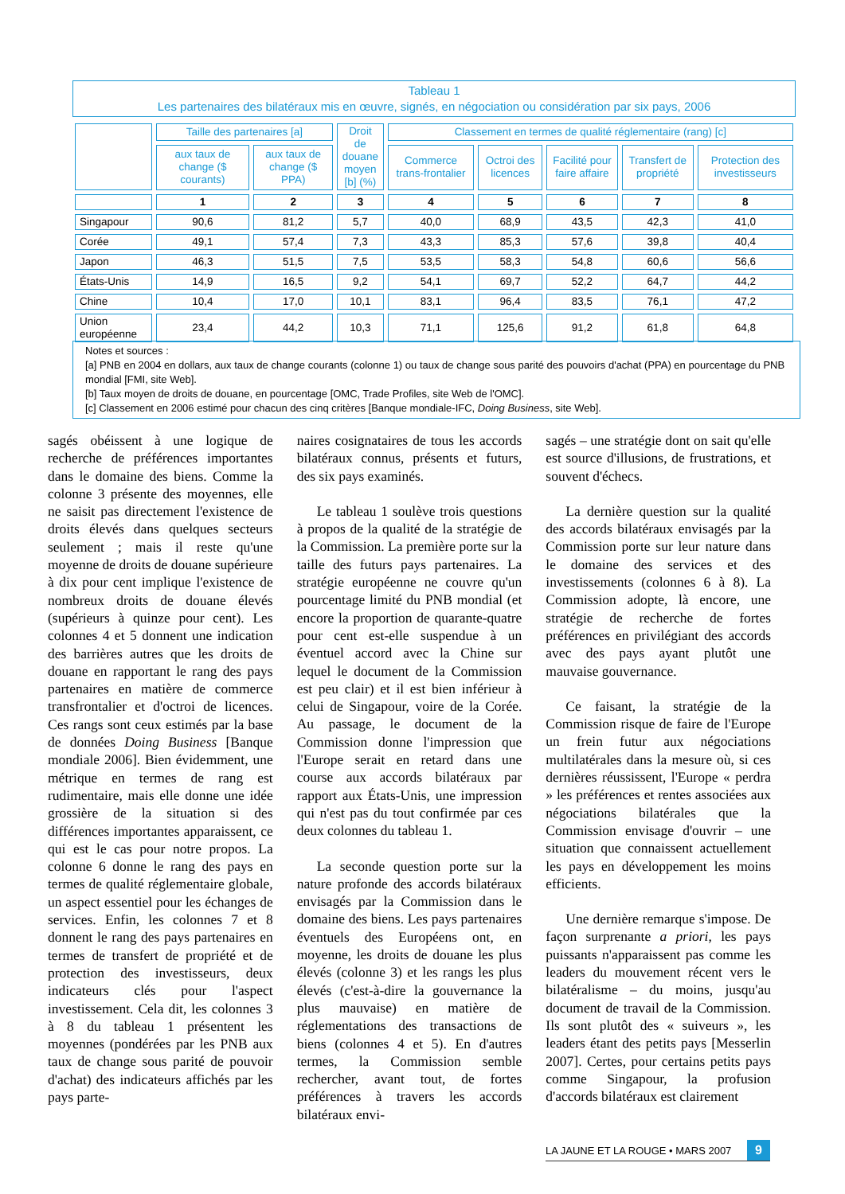Tableau 1
Les partenaires des bilatéraux mis en œuvre, signés, en négociation ou considération par six pays, 2006
| | Taille des partenaires [a] | | Droit de douane moyen [b] (%) | Classement en termes de qualité réglementaire (rang) [c] | | | | |
| --- | --- | --- | --- | --- | --- | --- | --- | --- |
| | aux taux de change ($ courants) | aux taux de change ($ PPA) | | Commerce trans-frontalier | Octroi des licences | Facilité pour faire affaire | Transfert de propriété | Protection des investisseurs |
| | 1 | 2 | 3 | 4 | 5 | 6 | 7 | 8 |
| Singapour | 90,6 | 81,2 | 5,7 | 40,0 | 68,9 | 43,5 | 42,3 | 41,0 |
| Corée | 49,1 | 57,4 | 7,3 | 43,3 | 85,3 | 57,6 | 39,8 | 40,4 |
| Japon | 46,3 | 51,5 | 7,5 | 53,5 | 58,3 | 54,8 | 60,6 | 56,6 |
| États-Unis | 14,9 | 16,5 | 9,2 | 54,1 | 69,7 | 52,2 | 64,7 | 44,2 |
| Chine | 10,4 | 17,0 | 10,1 | 83,1 | 96,4 | 83,5 | 76,1 | 47,2 |
| Union européenne | 23,4 | 44,2 | 10,3 | 71,1 | 125,6 | 91,2 | 61,8 | 64,8 |
Notes et sources :
[a] PNB en 2004 en dollars, aux taux de change courants (colonne 1) ou taux de change sous parité des pouvoirs d'achat (PPA) en pourcentage du PNB mondial [FMI, site Web].
[b] Taux moyen de droits de douane, en pourcentage [OMC, Trade Profiles, site Web de l'OMC].
[c] Classement en 2006 estimé pour chacun des cinq critères [Banque mondiale-IFC, Doing Business, site Web].
sagés obéissent à une logique de recherche de préférences importantes dans le domaine des biens. Comme la colonne 3 présente des moyennes, elle ne saisit pas directement l'existence de droits élevés dans quelques secteurs seulement ; mais il reste qu'une moyenne de droits de douane supérieure à dix pour cent implique l'existence de nombreux droits de douane élevés (supérieurs à quinze pour cent). Les colonnes 4 et 5 donnent une indication des barrières autres que les droits de douane en rapportant le rang des pays partenaires en matière de commerce transfrontalier et d'octroi de licences. Ces rangs sont ceux estimés par la base de données Doing Business [Banque mondiale 2006]. Bien évidemment, une métrique en termes de rang est rudimentaire, mais elle donne une idée grossière de la situation si des différences importantes apparaissent, ce qui est le cas pour notre propos. La colonne 6 donne le rang des pays en termes de qualité réglementaire globale, un aspect essentiel pour les échanges de services. Enfin, les colonnes 7 et 8 donnent le rang des pays partenaires en termes de transfert de propriété et de protection des investisseurs, deux indicateurs clés pour l'aspect investissement. Cela dit, les colonnes 3 à 8 du tableau 1 présentent les moyennes (pondérées par les PNB aux taux de change sous parité de pouvoir d'achat) des indicateurs affichés par les pays parte-
naires cosignataires de tous les accords bilatéraux connus, présents et futurs, des six pays examinés.
Le tableau 1 soulève trois questions à propos de la qualité de la stratégie de la Commission. La première porte sur la taille des futurs pays partenaires. La stratégie européenne ne couvre qu'un pourcentage limité du PNB mondial (et encore la proportion de quarante-quatre pour cent est-elle suspendue à un éventuel accord avec la Chine sur lequel le document de la Commission est peu clair) et il est bien inférieur à celui de Singapour, voire de la Corée. Au passage, le document de la Commission donne l'impression que l'Europe serait en retard dans une course aux accords bilatéraux par rapport aux États-Unis, une impression qui n'est pas du tout confirmée par ces deux colonnes du tableau 1.
La seconde question porte sur la nature profonde des accords bilatéraux envisagés par la Commission dans le domaine des biens. Les pays partenaires éventuels des Européens ont, en moyenne, les droits de douane les plus élevés (colonne 3) et les rangs les plus élevés (c'est-à-dire la gouvernance la plus mauvaise) en matière de réglementations des transactions de biens (colonnes 4 et 5). En d'autres termes, la Commission semble rechercher, avant tout, de fortes préférences à travers les accords bilatéraux envi-
sagés – une stratégie dont on sait qu'elle est source d'illusions, de frustrations, et souvent d'échecs.
La dernière question sur la qualité des accords bilatéraux envisagés par la Commission porte sur leur nature dans le domaine des services et des investissements (colonnes 6 à 8). La Commission adopte, là encore, une stratégie de recherche de fortes préférences en privilégiant des accords avec des pays ayant plutôt une mauvaise gouvernance.
Ce faisant, la stratégie de la Commission risque de faire de l'Europe un frein futur aux négociations multilatérales dans la mesure où, si ces dernières réussissent, l'Europe « perdra » les préférences et rentes associées aux négociations bilatérales que la Commission envisage d'ouvrir – une situation que connaissent actuellement les pays en développement les moins efficients.
Une dernière remarque s'impose. De façon surprenante a priori, les pays puissants n'apparaissent pas comme les leaders du mouvement récent vers le bilatéralisme – du moins, jusqu'au document de travail de la Commission. Ils sont plutôt des « suiveurs », les leaders étant des petits pays [Messerlin 2007]. Certes, pour certains petits pays comme Singapour, la profusion d'accords bilatéraux est clairement
LA JAUNE ET LA ROUGE • MARS 2007 9